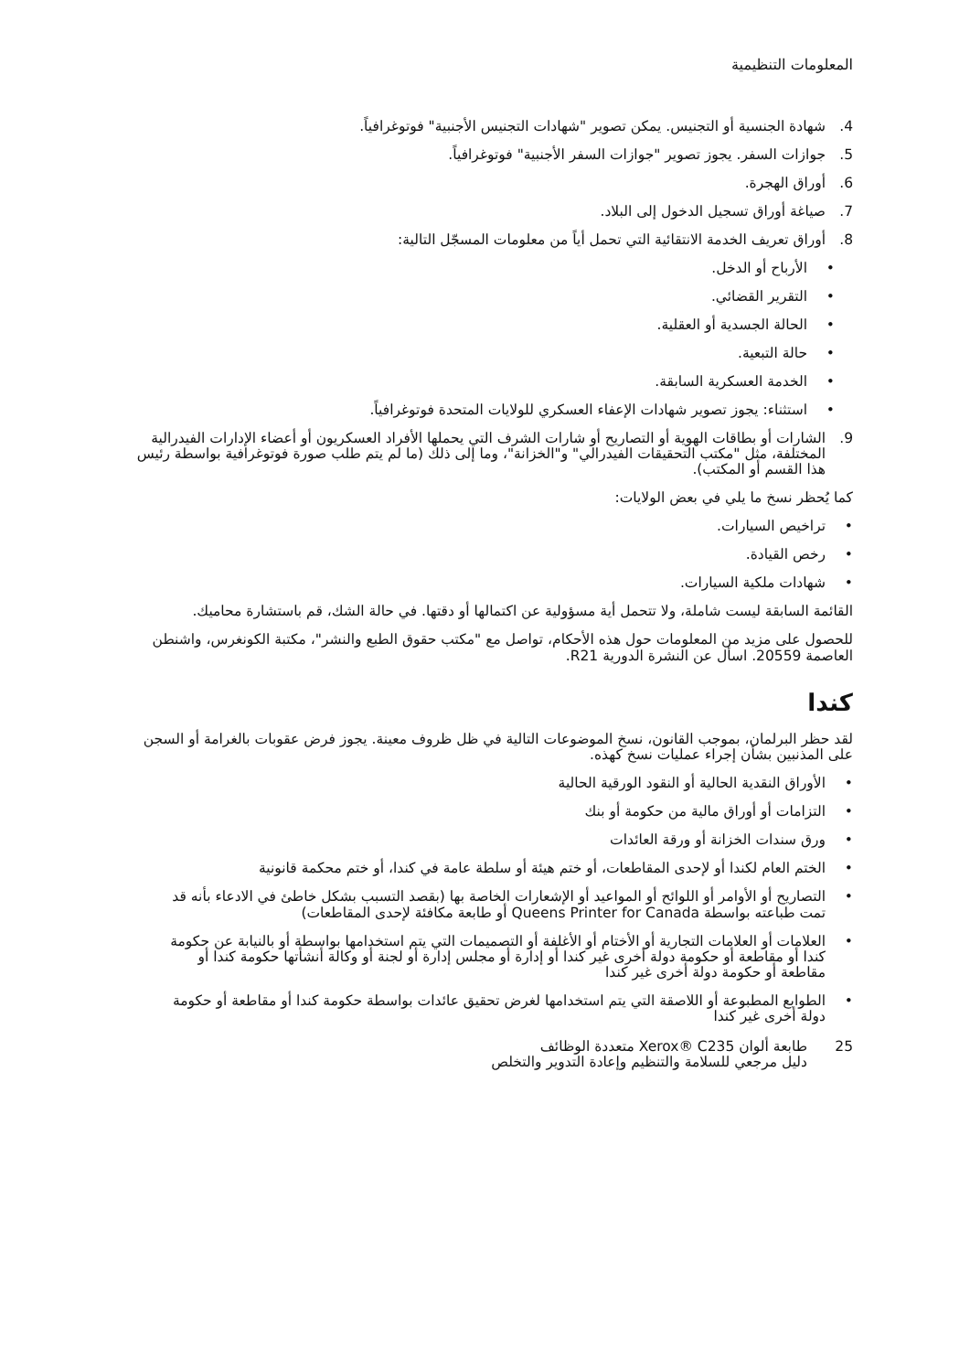المعلومات التنظيمية
4. شهادة الجنسية أو التجنيس. يمكن تصوير "شهادات التجنيس الأجنبية" فوتوغرافياً.
5. جوازات السفر. يجوز تصوير "جوازات السفر الأجنبية" فوتوغرافياً.
6. أوراق الهجرة.
7. صياغة أوراق تسجيل الدخول إلى البلاد.
8. أوراق تعريف الخدمة الانتقائية التي تحمل أياً من معلومات المسجّل التالية:
• الأرباح أو الدخل.
• التقرير القضائي.
• الحالة الجسدية أو العقلية.
• حالة التبعية.
• الخدمة العسكرية السابقة.
• استثناء: يجوز تصوير شهادات الإعفاء العسكري للولايات المتحدة فوتوغرافياً.
9. الشارات أو بطاقات الهوية أو التصاريح أو شارات الشرف التي يحملها الأفراد العسكريون أو أعضاء الإدارات الفيدرالية المختلفة، مثل "مكتب التحقيقات الفيدرالي" و"الخزانة"، وما إلى ذلك (ما لم يتم طلب صورة فوتوغرافية بواسطة رئيس هذا القسم أو المكتب).
كما يُحظر نسخ ما يلي في بعض الولايات:
• تراخيص السيارات.
• رخص القيادة.
• شهادات ملكية السيارات.
القائمة السابقة ليست شاملة، ولا تتحمل أية مسؤولية عن اكتمالها أو دقتها. في حالة الشك، قم باستشارة محاميك.
للحصول على مزيد من المعلومات حول هذه الأحكام، تواصل مع "مكتب حقوق الطبع والنشر"، مكتبة الكونغرس، واشنطن العاصمة 20559. اسأل عن النشرة الدورية R21.
كندا
لقد حظر البرلمان، بموجب القانون، نسخ الموضوعات التالية في ظل ظروف معينة. يجوز فرض عقوبات بالغرامة أو السجن على المذنبين بشأن إجراء عمليات نسخ كهذه.
• الأوراق النقدية الحالية أو النقود الورقية الحالية
• التزامات أو أوراق مالية من حكومة أو بنك
• ورق سندات الخزانة أو ورقة العائدات
• الختم العام لكندا أو لإحدى المقاطعات، أو ختم هيئة أو سلطة عامة في كندا، أو ختم محكمة قانونية
• التصاريح أو الأوامر أو اللوائح أو المواعيد أو الإشعارات الخاصة بها (بقصد التسبب بشكل خاطئ في الادعاء بأنه قد تمت طباعته بواسطة Queens Printer for Canada أو طابعة مكافئة لإحدى المقاطعات)
• العلامات أو العلامات التجارية أو الأختام أو الأغلفة أو التصميمات التي يتم استخدامها بواسطة أو بالنيابة عن حكومة كندا أو مقاطعة أو حكومة دولة أخرى غير كندا أو إدارة أو مجلس إدارة أو لجنة أو وكالة أنشأتها حكومة كندا أو مقاطعة أو حكومة دولة أخرى غير كندا
• الطوابع المطبوعة أو اللاصقة التي يتم استخدامها لغرض تحقيق عائدات بواسطة حكومة كندا أو مقاطعة أو حكومة دولة أخرى غير كندا
25 طابعة ألوان Xerox® C235 متعددة الوظائف
دليل مرجعي للسلامة والتنظيم وإعادة التدوير والتخلص